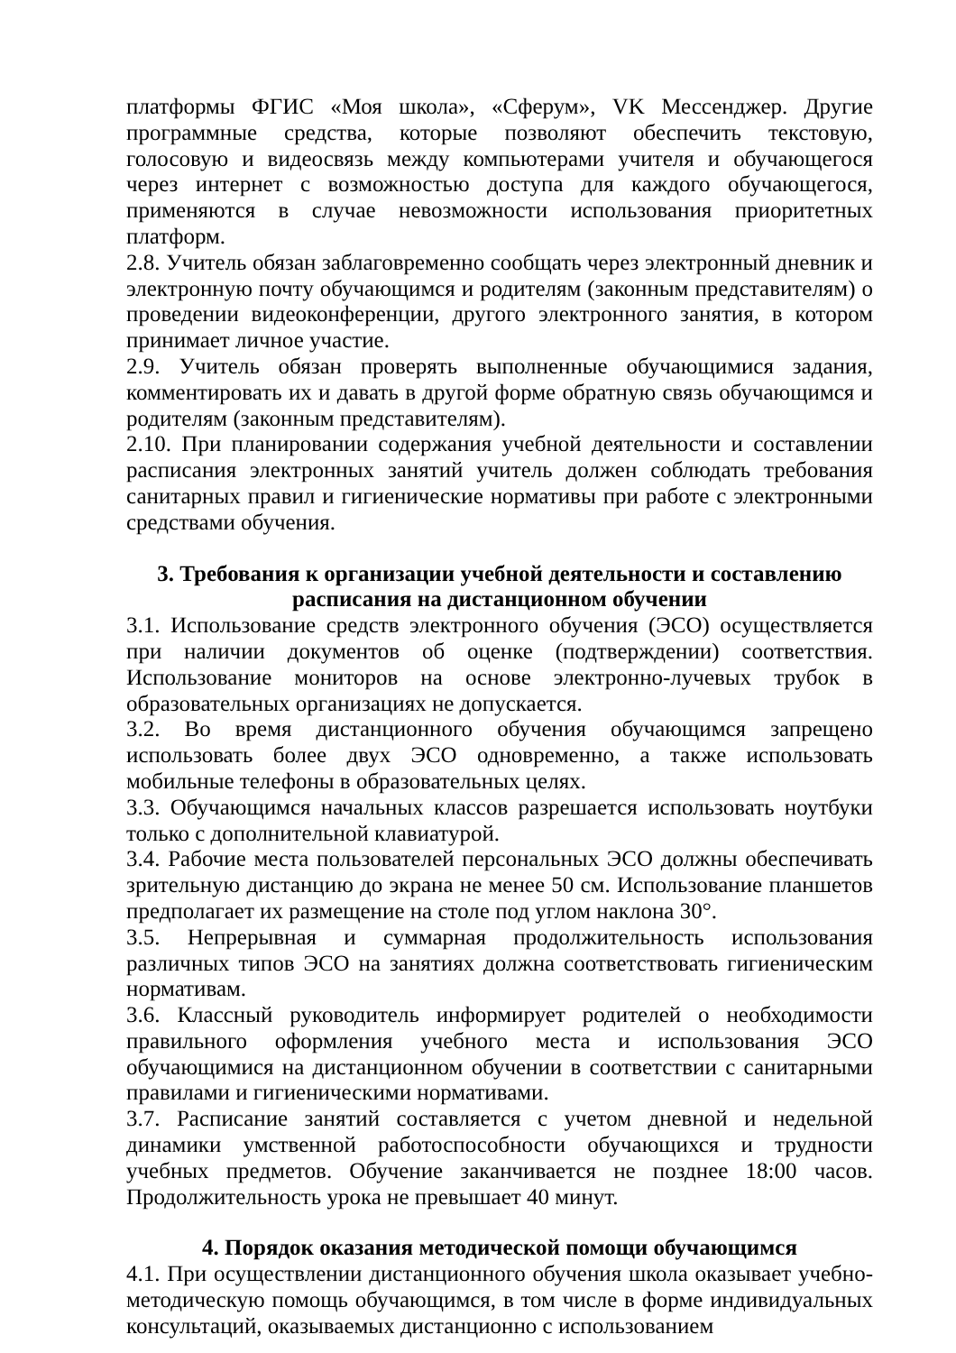платформы ФГИС «Моя школа», «Сферум», VK Мессенджер. Другие программные средства, которые позволяют обеспечить текстовую, голосовую и видеосвязь между компьютерами учителя и обучающегося через интернет с возможностью доступа для каждого обучающегося, применяются в случае невозможности использования приоритетных платформ.
2.8. Учитель обязан заблаговременно сообщать через электронный дневник и электронную почту обучающимся и родителям (законным представителям) о проведении видеоконференции, другого электронного занятия, в котором принимает личное участие.
2.9. Учитель обязан проверять выполненные обучающимися задания, комментировать их и давать в другой форме обратную связь обучающимся и родителям (законным представителям).
2.10. При планировании содержания учебной деятельности и составлении расписания электронных занятий учитель должен соблюдать требования санитарных правил и гигиенические нормативы при работе с электронными средствами обучения.
3. Требования к организации учебной деятельности и составлению
расписания на дистанционном обучении
3.1. Использование средств электронного обучения (ЭСО) осуществляется при наличии документов об оценке (подтверждении) соответствия. Использование мониторов на основе электронно-лучевых трубок в образовательных организациях не допускается.
3.2. Во время дистанционного обучения обучающимся запрещено использовать более двух ЭСО одновременно, а также использовать мобильные телефоны в образовательных целях.
3.3. Обучающимся начальных классов разрешается использовать ноутбуки только с дополнительной клавиатурой.
3.4. Рабочие места пользователей персональных ЭСО должны обеспечивать зрительную дистанцию до экрана не менее 50 см. Использование планшетов предполагает их размещение на столе под углом наклона 30°.
3.5. Непрерывная и суммарная продолжительность использования различных типов ЭСО на занятиях должна соответствовать гигиеническим нормативам.
3.6. Классный руководитель информирует родителей о необходимости правильного оформления учебного места и использования ЭСО обучающимися на дистанционном обучении в соответствии с санитарными правилами и гигиеническими нормативами.
3.7. Расписание занятий составляется с учетом дневной и недельной динамики умственной работоспособности обучающихся и трудности учебных предметов. Обучение заканчивается не позднее 18:00 часов. Продолжительность урока не превышает 40 минут.
4. Порядок оказания методической помощи обучающимся
4.1. При осуществлении дистанционного обучения школа оказывает учебно-методическую помощь обучающимся, в том числе в форме индивидуальных консультаций, оказываемых дистанционно с использованием